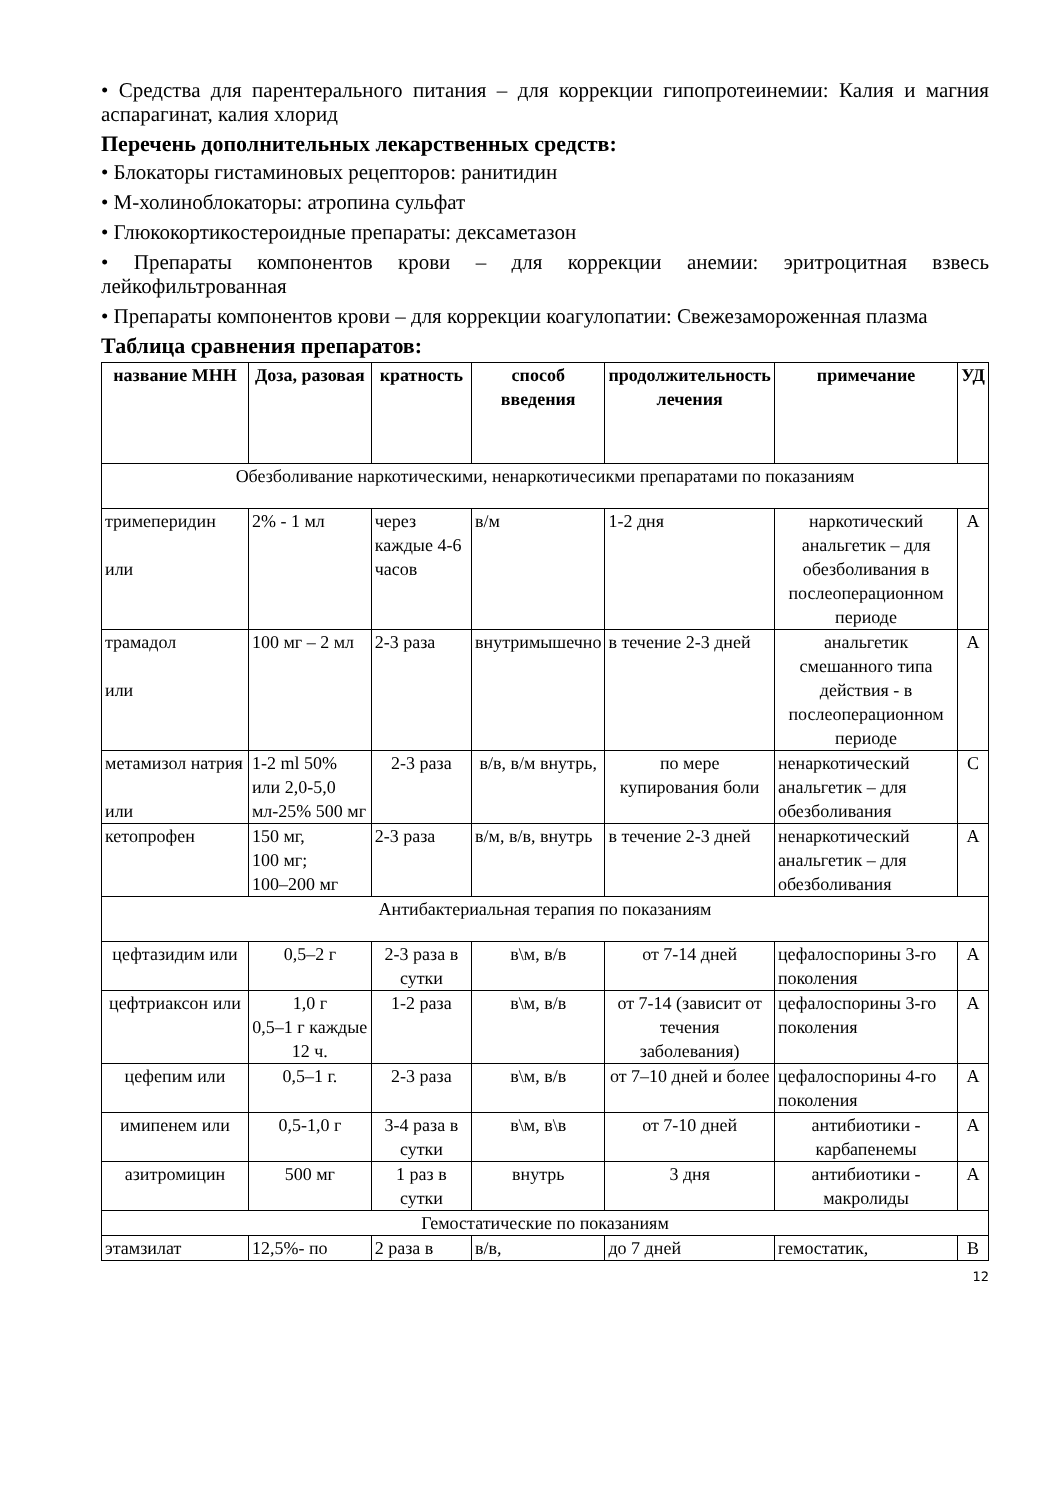• Средства для парентерального питания – для коррекции гипопротеинемии: Калия и магния аспарагинат, калия хлорид
Перечень дополнительных лекарственных средств:
• Блокаторы гистаминовых рецепторов: ранитидин
• М-холиноблокаторы: атропина сульфат
• Глюкокортикостероидные препараты: дексаметазон
• Препараты компонентов крови – для коррекции анемии: эритроцитная взвесь лейкофильтрованная
• Препараты компонентов крови – для коррекции коагулопатии: Свежезамороженная плазма
Таблица сравнения препаратов:
| название МНН | Доза, разовая | кратность | способ введения | продолжительность лечения | примечание | УД |
| --- | --- | --- | --- | --- | --- | --- |
| Обезболивание наркотическими, ненаркотичесикми препаратами по показаниям | | | | | | |
| тримеперидин или | 2% - 1 мл | через каждые 4-6 часов | в/м | 1-2 дня | наркотический анальгетик – для обезболивания в послеоперационном периоде | А |
| трамадол или | 100 мг – 2 мл | 2-3 раза | внутримышечно | в течение 2-3 дней | анальгетик смешанного типа действия - в послеоперационном периоде | А |
| метамизол натрия или | 1-2 ml 50% или 2,0-5,0 мл-25% 500 мг | 2-3 раза | в/в, в/м внутрь, | по мере купирования боли | ненаркотический анальгетик – для обезболивания | С |
| кетопрофен | 150 мг, 100 мг; 100–200 мг | 2-3 раза | в/м, в/в, внутрь | в течение 2-3 дней | ненаркотический анальгетик – для обезболивания | А |
| Антибактериальная терапия по показаниям | | | | | | |
| цефтазидим или | 0,5–2 г | 2-3 раза в сутки | в\м, в/в | от 7-14 дней | цефалоспорины 3-го поколения | А |
| цефтриаксон или | 1,0 г 0,5–1 г каждые 12 ч. | 1-2 раза | в\м, в/в | от 7-14 (зависит от течения заболевания) | цефалоспорины 3-го поколения | А |
| цефепим или | 0,5–1 г. | 2-3 раза | в\м, в/в | от 7–10 дней и более | цефалоспорины 4-го поколения | А |
| имипенем или | 0,5-1,0 г | 3-4 раза в сутки | в\м, в\в | от 7-10 дней | антибиотики - карбапенемы | А |
| азитромицин | 500 мг | 1 раз в сутки | внутрь | 3 дня | антибиотики - макролиды | А |
| Гемостатические по показаниям | | | | | | |
| этамзилат | 12,5%- по | 2 раза в | в/в, | до 7 дней | гемостатик, | В |
12